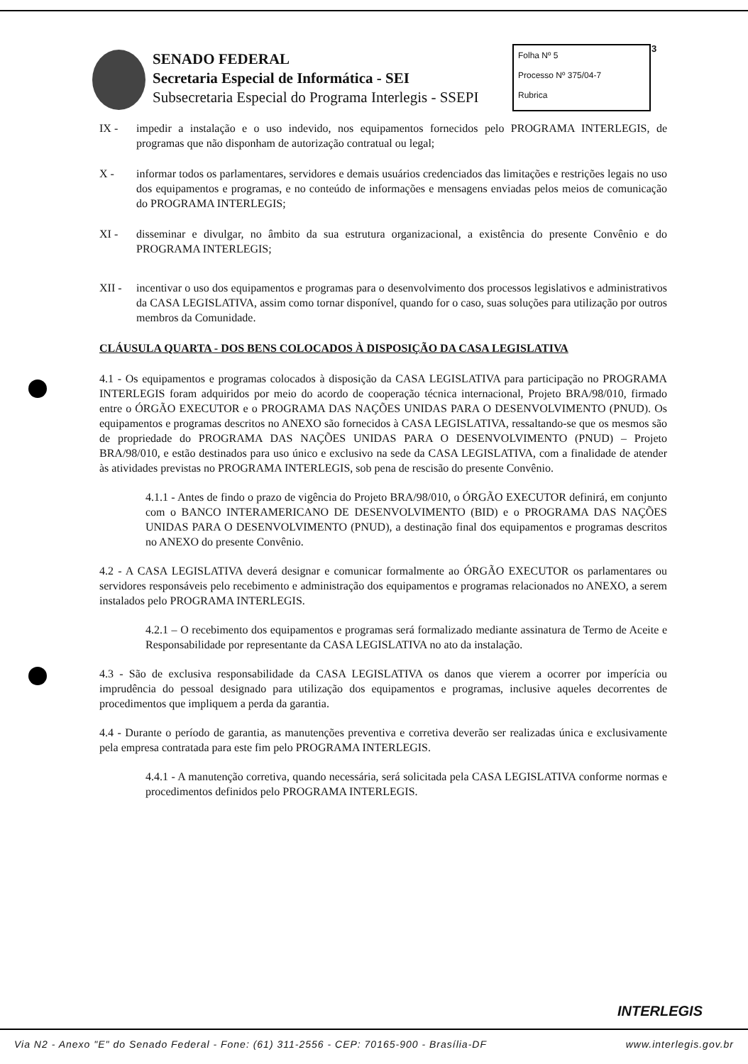3
SENADO FEDERAL
Secretaria Especial de Informática - SEI
Subsecretaria Especial do Programa Interlegis - SSEPI
Folha Nº 5
Processo Nº 375/04-7
Rubrica
IX - impedir a instalação e o uso indevido, nos equipamentos fornecidos pelo PROGRAMA INTERLEGIS, de programas que não disponham de autorização contratual ou legal;
X - informar todos os parlamentares, servidores e demais usuários credenciados das limitações e restrições legais no uso dos equipamentos e programas, e no conteúdo de informações e mensagens enviadas pelos meios de comunicação do PROGRAMA INTERLEGIS;
XI - disseminar e divulgar, no âmbito da sua estrutura organizacional, a existência do presente Convênio e do PROGRAMA INTERLEGIS;
XII - incentivar o uso dos equipamentos e programas para o desenvolvimento dos processos legislativos e administrativos da CASA LEGISLATIVA, assim como tornar disponível, quando for o caso, suas soluções para utilização por outros membros da Comunidade.
CLÁUSULA QUARTA - DOS BENS COLOCADOS À DISPOSIÇÃO DA CASA LEGISLATIVA
4.1 - Os equipamentos e programas colocados à disposição da CASA LEGISLATIVA para participação no PROGRAMA INTERLEGIS foram adquiridos por meio do acordo de cooperação técnica internacional, Projeto BRA/98/010, firmado entre o ÓRGÃO EXECUTOR e o PROGRAMA DAS NAÇÕES UNIDAS PARA O DESENVOLVIMENTO (PNUD). Os equipamentos e programas descritos no ANEXO são fornecidos à CASA LEGISLATIVA, ressaltando-se que os mesmos são de propriedade do PROGRAMA DAS NAÇÕES UNIDAS PARA O DESENVOLVIMENTO (PNUD) – Projeto BRA/98/010, e estão destinados para uso único e exclusivo na sede da CASA LEGISLATIVA, com a finalidade de atender às atividades previstas no PROGRAMA INTERLEGIS, sob pena de rescisão do presente Convênio.
4.1.1 - Antes de findo o prazo de vigência do Projeto BRA/98/010, o ÓRGÃO EXECUTOR definirá, em conjunto com o BANCO INTERAMERICANO DE DESENVOLVIMENTO (BID) e o PROGRAMA DAS NAÇÕES UNIDAS PARA O DESENVOLVIMENTO (PNUD), a destinação final dos equipamentos e programas descritos no ANEXO do presente Convênio.
4.2 - A CASA LEGISLATIVA deverá designar e comunicar formalmente ao ÓRGÃO EXECUTOR os parlamentares ou servidores responsáveis pelo recebimento e administração dos equipamentos e programas relacionados no ANEXO, a serem instalados pelo PROGRAMA INTERLEGIS.
4.2.1 – O recebimento dos equipamentos e programas será formalizado mediante assinatura de Termo de Aceite e Responsabilidade por representante da CASA LEGISLATIVA no ato da instalação.
4.3 - São de exclusiva responsabilidade da CASA LEGISLATIVA os danos que vierem a ocorrer por imperícia ou imprudência do pessoal designado para utilização dos equipamentos e programas, inclusive aqueles decorrentes de procedimentos que impliquem a perda da garantia.
4.4 - Durante o período de garantia, as manutenções preventiva e corretiva deverão ser realizadas única e exclusivamente pela empresa contratada para este fim pelo PROGRAMA INTERLEGIS.
4.4.1 - A manutenção corretiva, quando necessária, será solicitada pela CASA LEGISLATIVA conforme normas e procedimentos definidos pelo PROGRAMA INTERLEGIS.
INTERLEGIS
Via N2 - Anexo "E" do Senado Federal - Fone: (61) 311-2556 - CEP: 70165-900 - Brasília-DF www.interlegis.gov.br